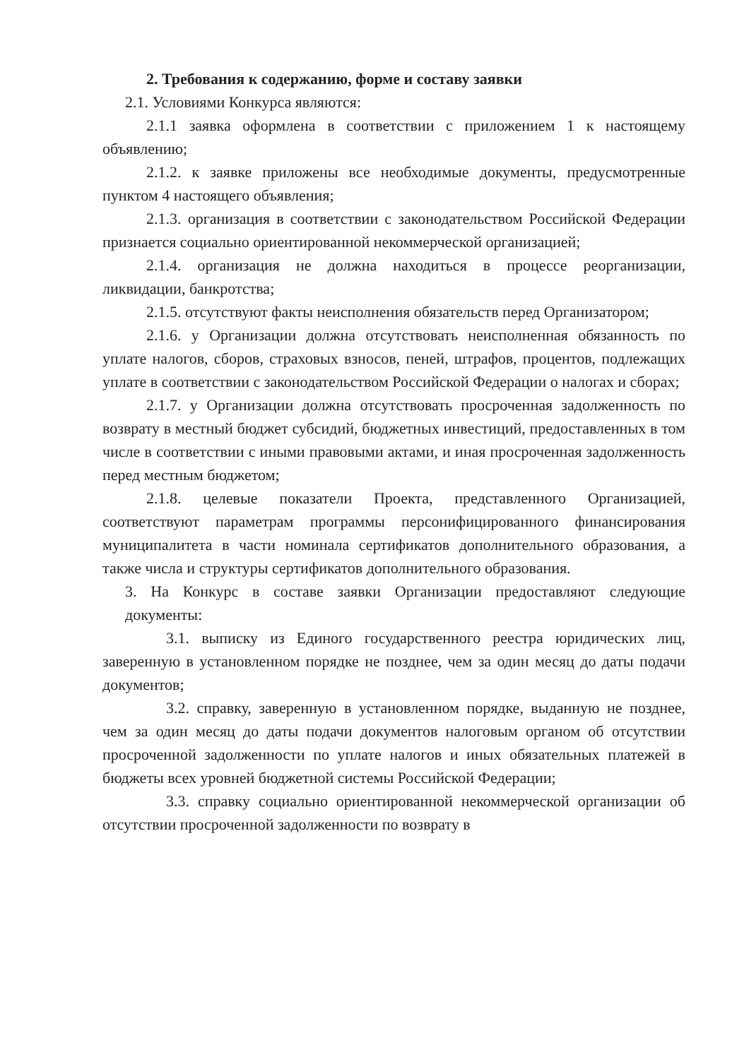2. Требования к содержанию, форме и составу заявки
2.1. Условиями Конкурса являются:
2.1.1 заявка оформлена в соответствии с приложением 1 к настоящему объявлению;
2.1.2. к заявке приложены все необходимые документы, предусмотренные пунктом 4 настоящего объявления;
2.1.3. организация в соответствии с законодательством Российской Федерации признается социально ориентированной некоммерческой организацией;
2.1.4. организация не должна находиться в процессе реорганизации, ликвидации, банкротства;
2.1.5. отсутствуют факты неисполнения обязательств перед Организатором;
2.1.6. у Организации должна отсутствовать неисполненная обязанность по уплате налогов, сборов, страховых взносов, пеней, штрафов, процентов, подлежащих уплате в соответствии с законодательством Российской Федерации о налогах и сборах;
2.1.7. у Организации должна отсутствовать просроченная задолженность по возврату в местный бюджет субсидий, бюджетных инвестиций, предоставленных в том числе в соответствии с иными правовыми актами, и иная просроченная задолженность перед местным бюджетом;
2.1.8. целевые показатели Проекта, представленного Организацией, соответствуют параметрам программы персонифицированного финансирования муниципалитета в части номинала сертификатов дополнительного образования, а также числа и структуры сертификатов дополнительного образования.
3. На Конкурс в составе заявки Организации предоставляют следующие документы:
3.1. выписку из Единого государственного реестра юридических лиц, заверенную в установленном порядке не позднее, чем за один месяц до даты подачи документов;
3.2. справку, заверенную в установленном порядке, выданную не позднее, чем за один месяц до даты подачи документов налоговым органом об отсутствии просроченной задолженности по уплате налогов и иных обязательных платежей в бюджеты всех уровней бюджетной системы Российской Федерации;
3.3. справку социально ориентированной некоммерческой организации об отсутствии просроченной задолженности по возврату в